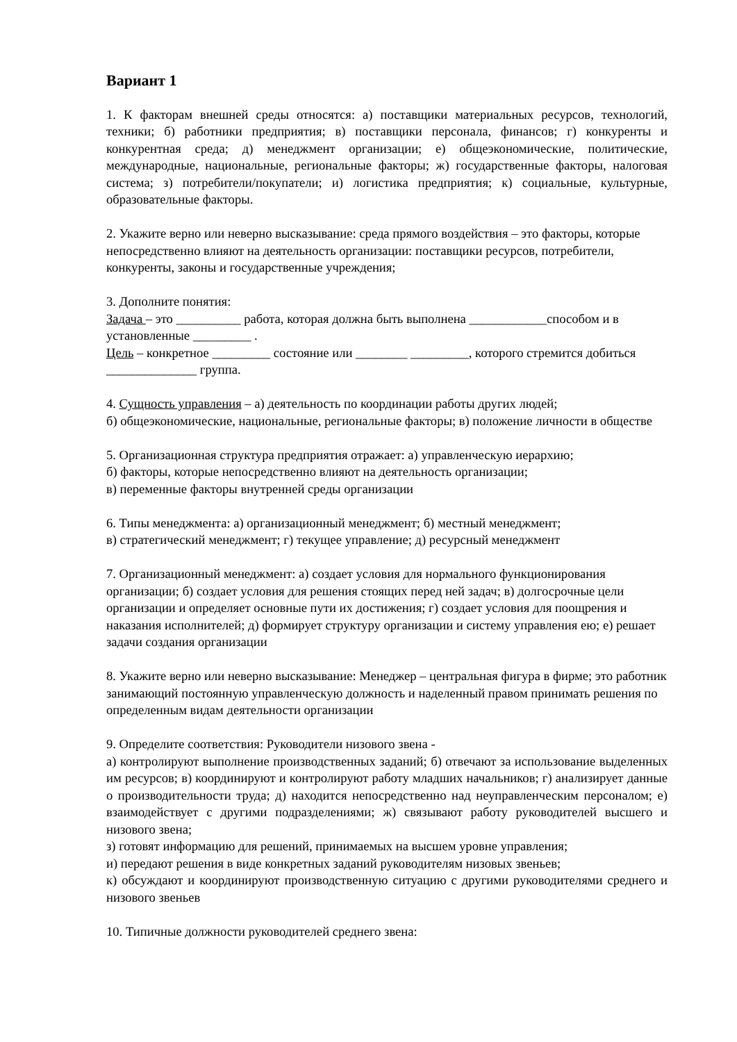Вариант 1
1. К факторам внешней среды относятся: а) поставщики материальных ресурсов, технологий, техники; б) работники предприятия; в) поставщики персонала, финансов; г) конкуренты и конкурентная среда; д) менеджмент организации; е) общеэкономические, политические, международные, национальные, региональные факторы; ж) государственные факторы, налоговая система; з) потребители/покупатели; и) логистика предприятия; к) социальные, культурные, образовательные факторы.
2. Укажите верно или неверно высказывание: среда прямого воздействия – это факторы, которые непосредственно влияют на деятельность организации: поставщики ресурсов, потребители, конкуренты, законы и государственные учреждения;
3. Дополните понятия:
Задача – это __________ работа, которая должна быть выполнена ____________способом и в установленные _________ .
Цель – конкретное _________ состояние или ________ _________, которого стремится добиться ______________ группа.
4. Сущность управления – а) деятельность по координации работы других людей;
б) общеэкономические, национальные, региональные факторы; в) положение личности в обществе
5. Организационная структура предприятия отражает: а) управленческую иерархию;
б) факторы, которые непосредственно влияют на деятельность организации;
в) переменные факторы внутренней среды организации
6. Типы менеджмента: а) организационный менеджмент; б) местный менеджмент;
в) стратегический менеджмент; г) текущее управление; д) ресурсный менеджмент
7. Организационный менеджмент: а) создает условия для нормального функционирования организации; б) создает условия для решения стоящих перед ней задач; в) долгосрочные цели организации и определяет основные пути их достижения; г) создает условия для поощрения и наказания исполнителей; д) формирует структуру организации и систему управления ею; е) решает задачи создания организации
8. Укажите верно или неверно высказывание: Менеджер – центральная фигура в фирме; это работник занимающий постоянную управленческую должность и наделенный правом принимать решения по определенным видам деятельности организации
9. Определите соответствия: Руководители низового звена -
а) контролируют выполнение производственных заданий; б) отвечают за использование выделенных им ресурсов; в) координируют и контролируют работу младших начальников; г) анализирует данные о производительности труда; д) находится непосредственно над неуправленческим персоналом; е) взаимодействует с другими подразделениями; ж) связывают работу руководителей высшего и низового звена;
з) готовят информацию для решений, принимаемых на высшем уровне управления;
и) передают решения в виде конкретных заданий руководителям низовых звеньев;
к) обсуждают и координируют производственную ситуацию с другими руководителями среднего и низового звеньев
10. Типичные должности руководителей среднего звена: